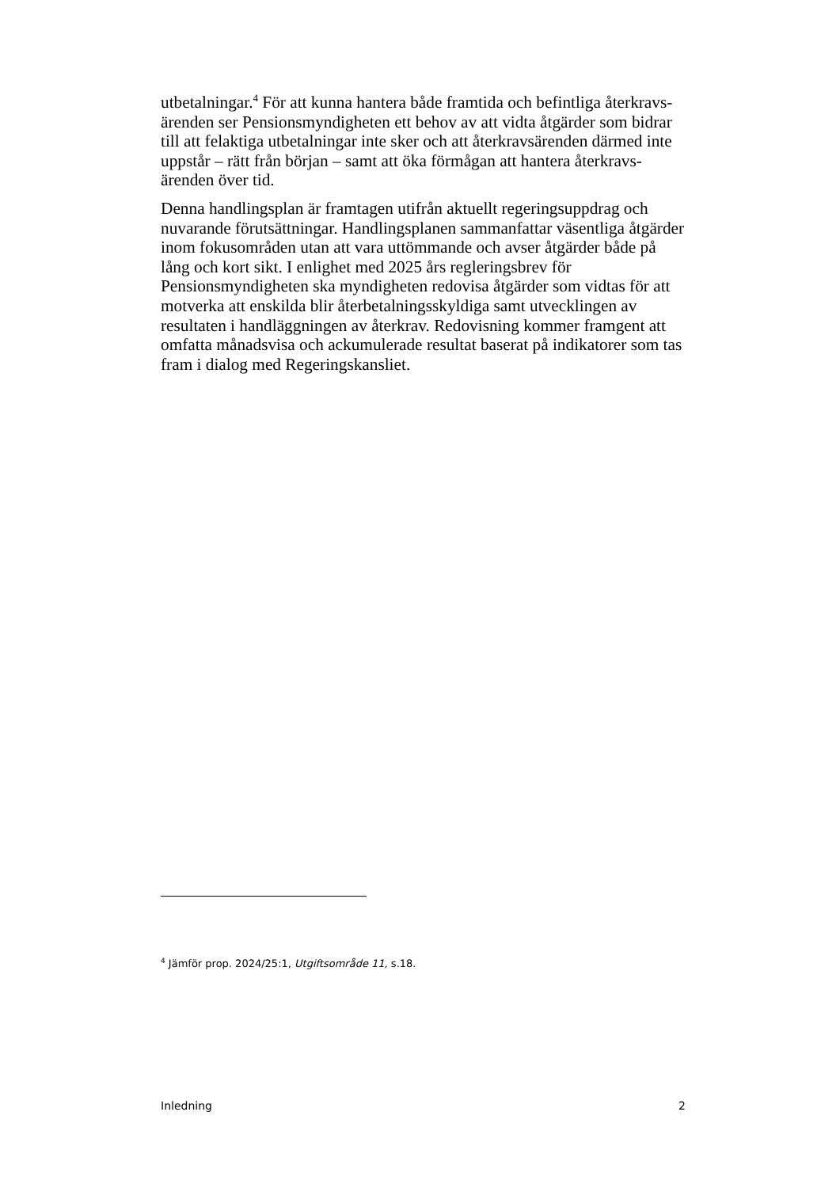utbetalningar.<sup>4</sup> För att kunna hantera både framtida och befintliga återkravs-ärenden ser Pensionsmyndigheten ett behov av att vidta åtgärder som bidrar till att felaktiga utbetalningar inte sker och att återkravsärenden därmed inte uppstår – rätt från början – samt att öka förmågan att hantera återkravs-ärenden över tid.
Denna handlingsplan är framtagen utifrån aktuellt regeringsuppdrag och nuvarande förutsättningar. Handlingsplanen sammanfattar väsentliga åtgärder inom fokusområden utan att vara uttömmande och avser åtgärder både på lång och kort sikt. I enlighet med 2025 års regleringsbrev för Pensionsmyndigheten ska myndigheten redovisa åtgärder som vidtas för att motverka att enskilda blir återbetalningsskyldiga samt utvecklingen av resultaten i handläggningen av återkrav. Redovisning kommer framgent att omfatta månadsvisa och ackumulerade resultat baserat på indikatorer som tas fram i dialog med Regeringskansliet.
<sup>4</sup> Jämför prop. 2024/25:1, Utgiftsområde 11, s.18.
Inledning 2